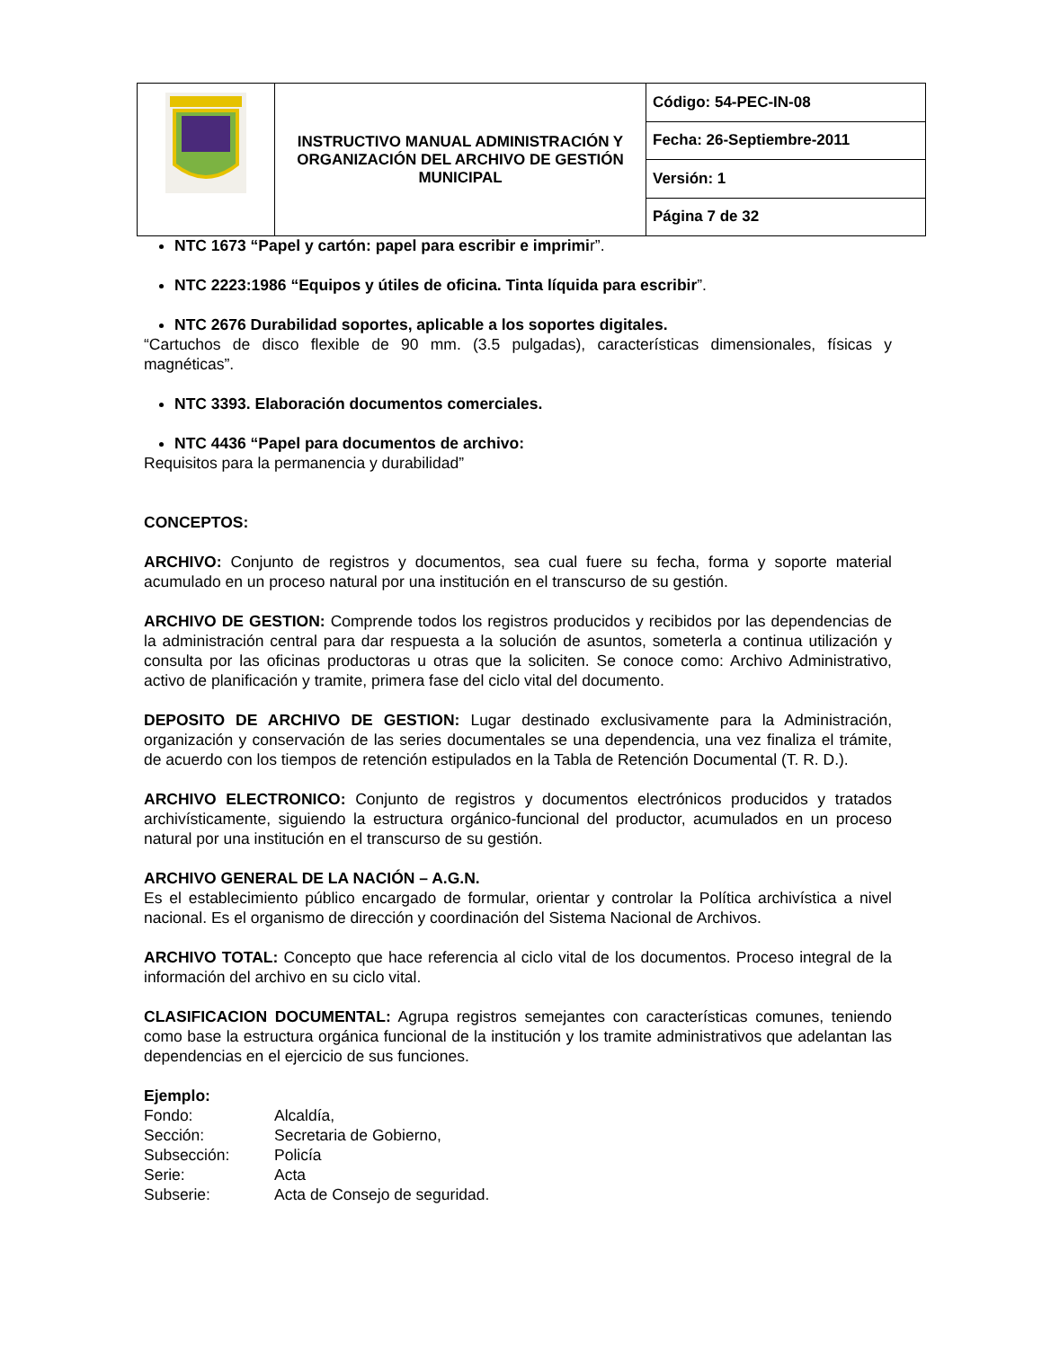| | INSTRUCTIVO MANUAL ADMINISTRACIÓN Y ORGANIZACIÓN DEL ARCHIVO DE GESTIÓN MUNICIPAL | Código: 54-PEC-IN-08 |
| | | Fecha: 26-Septiembre-2011 |
| | | Versión: 1 |
| | | Página 7 de 32 |
NTC 1673 “Papel y cartón: papel para escribir e imprimir”.
NTC 2223:1986 “Equipos y útiles de oficina. Tinta líquida para escribir”.
NTC 2676 Durabilidad soportes, aplicable a los soportes digitales.
“Cartuchos de disco flexible de 90 mm. (3.5 pulgadas), características dimensionales, físicas y magnéticas”.
NTC 3393. Elaboración documentos comerciales.
NTC 4436 “Papel para documentos de archivo:
Requisitos para la permanencia y durabilidad”
CONCEPTOS:
ARCHIVO: Conjunto de registros y documentos, sea cual fuere su fecha, forma y soporte material acumulado en un proceso natural por una institución en el transcurso de su gestión.
ARCHIVO DE GESTION: Comprende todos los registros producidos y recibidos por las dependencias de la administración central para dar respuesta a la solución de asuntos, someterla a continua utilización y consulta por las oficinas productoras u otras que la soliciten. Se conoce como: Archivo Administrativo, activo de planificación y tramite, primera fase del ciclo vital del documento.
DEPOSITO DE ARCHIVO DE GESTION: Lugar destinado exclusivamente para la Administración, organización y conservación de las series documentales se una dependencia, una vez finaliza el trámite, de acuerdo con los tiempos de retención estipulados en la Tabla de Retención Documental (T. R. D.).
ARCHIVO ELECTRONICO: Conjunto de registros y documentos electrónicos producidos y tratados archivísticamente, siguiendo la estructura orgánico-funcional del productor, acumulados en un proceso natural por una institución en el transcurso de su gestión.
ARCHIVO GENERAL DE LA NACIÓN – A.G.N.
Es el establecimiento público encargado de formular, orientar y controlar la Política archivística a nivel nacional. Es el organismo de dirección y coordinación del Sistema Nacional de Archivos.
ARCHIVO TOTAL: Concepto que hace referencia al ciclo vital de los documentos. Proceso integral de la información del archivo en su ciclo vital.
CLASIFICACION DOCUMENTAL: Agrupa registros semejantes con características comunes, teniendo como base la estructura orgánica funcional de la institución y los tramite administrativos que adelantan las dependencias en el ejercicio de sus funciones.
Ejemplo:
| Fondo: | Alcaldía, |
| Sección: | Secretaria de Gobierno, |
| Subsección: | Policía |
| Serie: | Acta |
| Subserie: | Acta de Consejo de seguridad. |